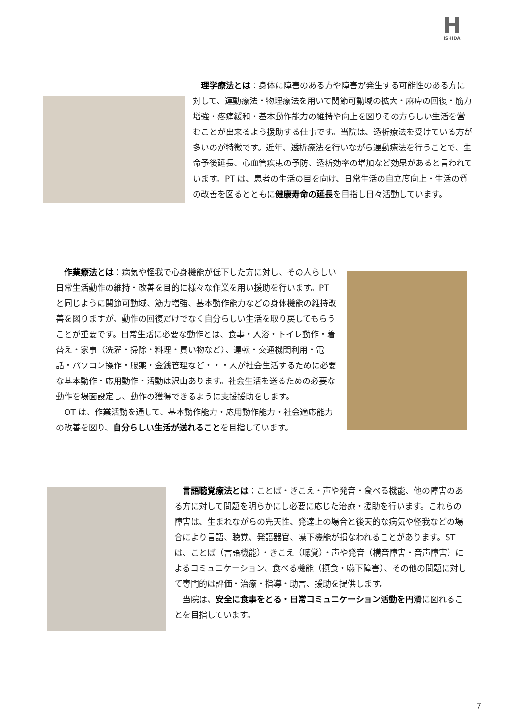H
ISHIDA
　理学療法とは：身体に障害のある方や障害が発生する可能性のある方に対して、運動療法・物理療法を用いて関節可動域の拡大・麻痺の回復・筋力増強・疼痛緩和・基本動作能力の維持や向上を図りその方らしい生活を営むことが出来るよう援助する仕事です。当院は、透析療法を受けている方が多いのが特徴です。近年、透析療法を行いながら運動療法を行うことで、生命予後延長、心血管疾患の予防、透析効率の増加など効果があると言われています。PT は、患者の生活の目を向け、日常生活の自立度向上・生活の質の改善を図るとともに健康寿命の延長を目指し日々活動しています。
　作業療法とは：病気や怪我で心身機能が低下した方に対し、その人らしい日常生活動作の維持・改善を目的に様々な作業を用い援助を行います。PT と同じように関節可動域、筋力増強、基本動作能力などの身体機能の維持改善を図りますが、動作の回復だけでなく自分らしい生活を取り戻してもらうことが重要です。日常生活に必要な動作とは、食事・入浴・トイレ動作・着替え・家事（洗濯・掃除・料理・買い物など）、運転・交通機関利用・電話・パソコン操作・服薬・金銭管理など・・・人が社会生活するために必要な基本動作・応用動作・活動は沢山あります。社会生活を送るための必要な動作を場面設定し、動作の獲得できるように支援援助をします。
　OT は、作業活動を通して、基本動作能力・応用動作能力・社会適応能力の改善を図り、自分らしい生活が送れることを目指しています。
　言語聴覚療法とは：ことば・きこえ・声や発音・食べる機能、他の障害のある方に対して問題を明らかにし必要に応じた治療・援助を行います。これらの障害は、生まれながらの先天性、発達上の場合と後天的な病気や怪我などの場合により言語、聴覚、発語器官、嚥下機能が損なわれることがあります。ST は、ことば（言語機能）・きこえ（聴覚）・声や発音（構音障害・音声障害）によるコミュニケーション、食べる機能（摂食・嚥下障害）、その他の問題に対して専門的は評価・治療・指導・助言、援助を提供します。
　当院は、安全に食事をとる・日常コミュニケーション活動を円滑に図れることを目指しています。
7